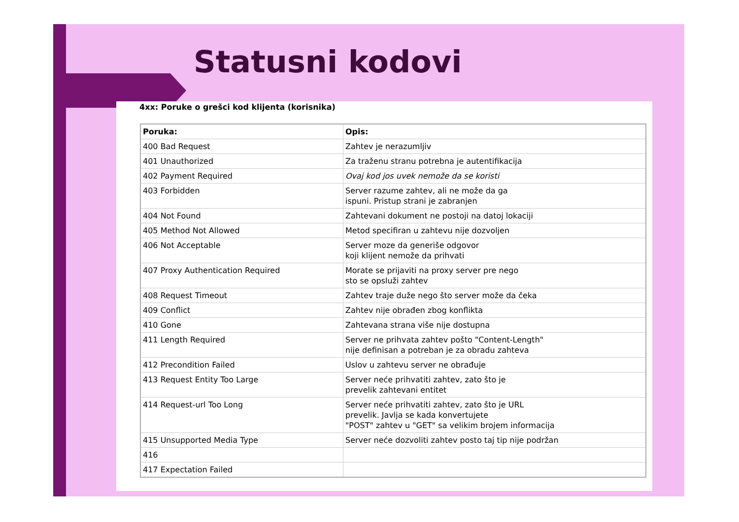Statusni kodovi
4xx: Poruke o grešci kod klijenta (korisnika)
| Poruka: | Opis: |
| --- | --- |
| 400 Bad Request | Zahtev je nerazumljiv |
| 401 Unauthorized | Za traženu stranu potrebna je autentifikacija |
| 402 Payment Required | Ovaj kod jos uvek nemože da se koristi |
| 403 Forbidden | Server razume zahtev, ali ne može da ga ispuni. Pristup strani je zabranjen |
| 404 Not Found | Zahtevani dokument ne postoji na datoj lokaciji |
| 405 Method Not Allowed | Metod specifiran u zahtevu nije dozvoljen |
| 406 Not Acceptable | Server moze da generiše odgovor koji klijent nemože da prihvati |
| 407 Proxy Authentication Required | Morate se prijaviti na proxy server pre nego sto se opsluži zahtev |
| 408 Request Timeout | Zahtev traje duže nego što server može da čeka |
| 409 Conflict | Zahtev nije obrađen zbog konflikta |
| 410 Gone | Zahtevana strana više nije dostupna |
| 411 Length Required | Server ne prihvata zahtev pošto "Content-Length" nije definisan a potreban je za obradu zahteva |
| 412 Precondition Failed | Uslov u zahtevu server ne obrađuje |
| 413 Request Entity Too Large | Server neće prihvatiti zahtev, zato što je prevelik zahtevani entitet |
| 414 Request-url Too Long | Server neće prihvatiti zahtev, zato što je URL prevelik. Javlja se kada konvertujete "POST" zahtev u "GET" sa velikim brojem informacija |
| 415 Unsupported Media Type | Server neće dozvoliti zahtev posto taj tip nije podržan |
| 416 | |
| 417 Expectation Failed | |